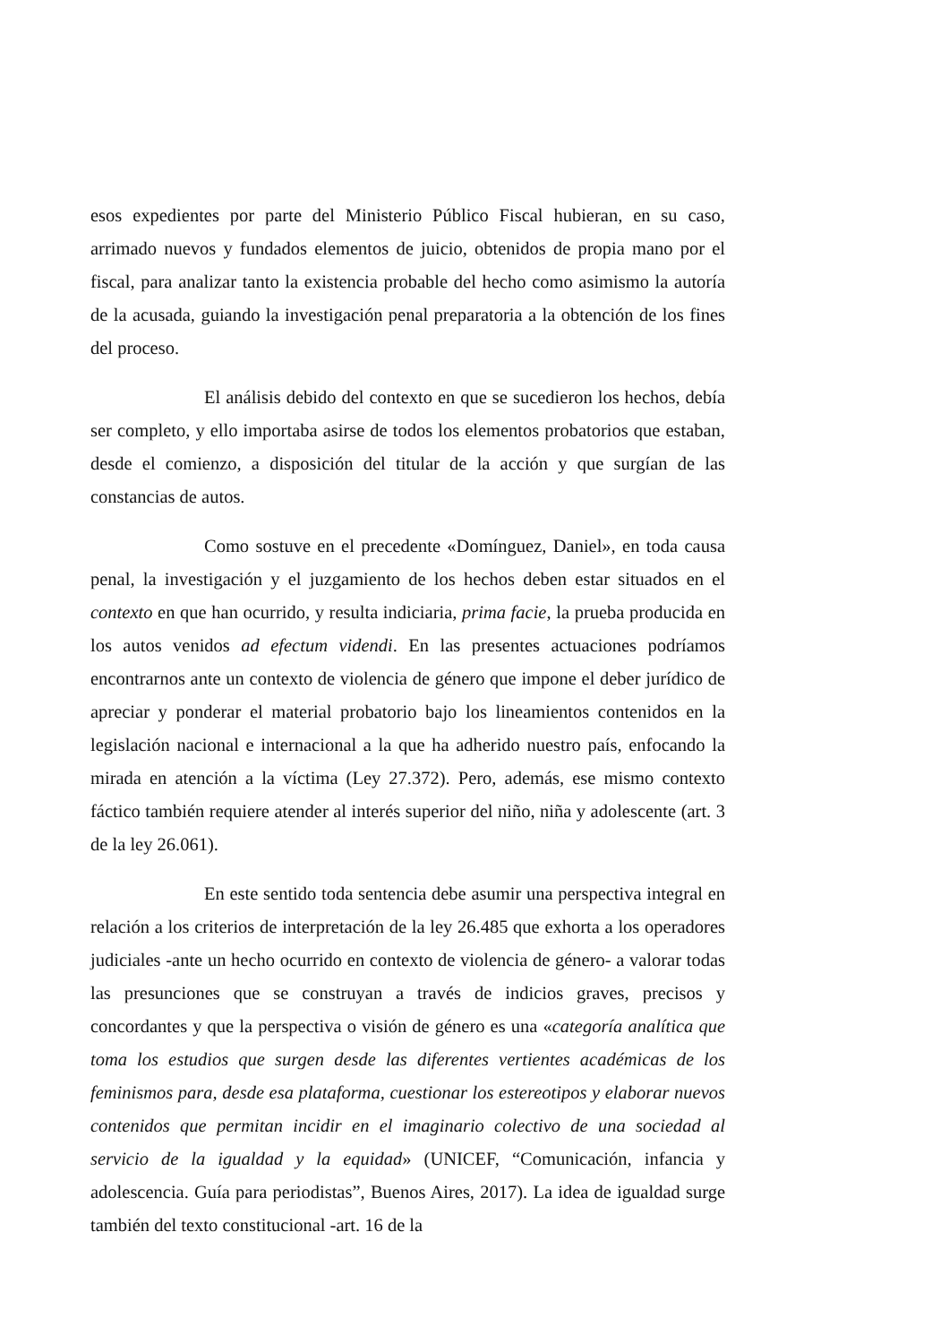esos expedientes por parte del Ministerio Público Fiscal hubieran, en su caso, arrimado nuevos y fundados elementos de juicio, obtenidos de propia mano por el fiscal, para analizar tanto la existencia probable del hecho como asimismo la autoría de la acusada, guiando la investigación penal preparatoria a la obtención de los fines del proceso.
El análisis debido del contexto en que se sucedieron los hechos, debía ser completo, y ello importaba asirse de todos los elementos probatorios que estaban, desde el comienzo, a disposición del titular de la acción y que surgían de las constancias de autos.
Como sostuve en el precedente «Domínguez, Daniel», en toda causa penal, la investigación y el juzgamiento de los hechos deben estar situados en el contexto en que han ocurrido, y resulta indiciaria, prima facie, la prueba producida en los autos venidos ad efectum videndi. En las presentes actuaciones podríamos encontrarnos ante un contexto de violencia de género que impone el deber jurídico de apreciar y ponderar el material probatorio bajo los lineamientos contenidos en la legislación nacional e internacional a la que ha adherido nuestro país, enfocando la mirada en atención a la víctima (Ley 27.372). Pero, además, ese mismo contexto fáctico también requiere atender al interés superior del niño, niña y adolescente (art. 3 de la ley 26.061).
En este sentido toda sentencia debe asumir una perspectiva integral en relación a los criterios de interpretación de la ley 26.485 que exhorta a los operadores judiciales -ante un hecho ocurrido en contexto de violencia de género- a valorar todas las presunciones que se construyan a través de indicios graves, precisos y concordantes y que la perspectiva o visión de género es una «categoría analítica que toma los estudios que surgen desde las diferentes vertientes académicas de los feminismos para, desde esa plataforma, cuestionar los estereotipos y elaborar nuevos contenidos que permitan incidir en el imaginario colectivo de una sociedad al servicio de la igualdad y la equidad» (UNICEF, “Comunicación, infancia y adolescencia. Guía para periodistas”, Buenos Aires, 2017). La idea de igualdad surge también del texto constitucional -art. 16 de la